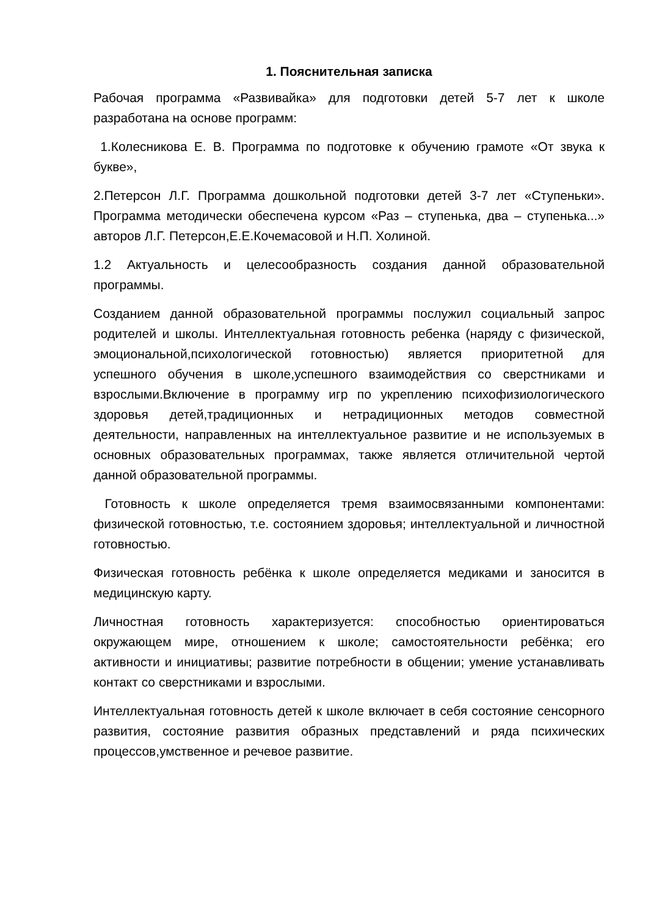1. Пояснительная записка
Рабочая программа «Развивайка» для подготовки детей 5-7 лет к школе разработана на основе программ:
1.Колесникова Е. В. Программа по подготовке к обучению грамоте «От звука к букве»,
2.Петерсон Л.Г. Программа дошкольной подготовки детей 3-7 лет «Ступеньки». Программа методически обеспечена курсом «Раз – ступенька, два – ступенька...» авторов Л.Г. Петерсон,Е.Е.Кочемасовой и Н.П. Холиной.
1.2 Актуальность и целесообразность создания данной образовательной программы.
Созданием данной образовательной программы послужил социальный запрос родителей и школы. Интеллектуальная готовность ребенка (наряду с физической, эмоциональной,психологической готовностью) является приоритетной для успешного обучения в школе,успешного взаимодействия со сверстниками и взрослыми.Включение в программу игр по укреплению психофизиологического здоровья детей,традиционных и нетрадиционных методов совместной деятельности, направленных на интеллектуальное развитие и не используемых в основных образовательных программах, также является отличительной чертой данной образовательной программы.
Готовность к школе определяется тремя взаимосвязанными компонентами: физической готовностью, т.е. состоянием здоровья; интеллектуальной и личностной готовностью.
Физическая готовность ребёнка к школе определяется медиками и заносится в медицинскую карту.
Личностная готовность характеризуется: способностью ориентироваться окружающем мире, отношением к школе; самостоятельности ребёнка; его активности и инициативы; развитие потребности в общении; умение устанавливать контакт со сверстниками и взрослыми.
Интеллектуальная готовность детей к школе включает в себя состояние сенсорного развития, состояние развития образных представлений и ряда психических процессов,умственное и речевое развитие.